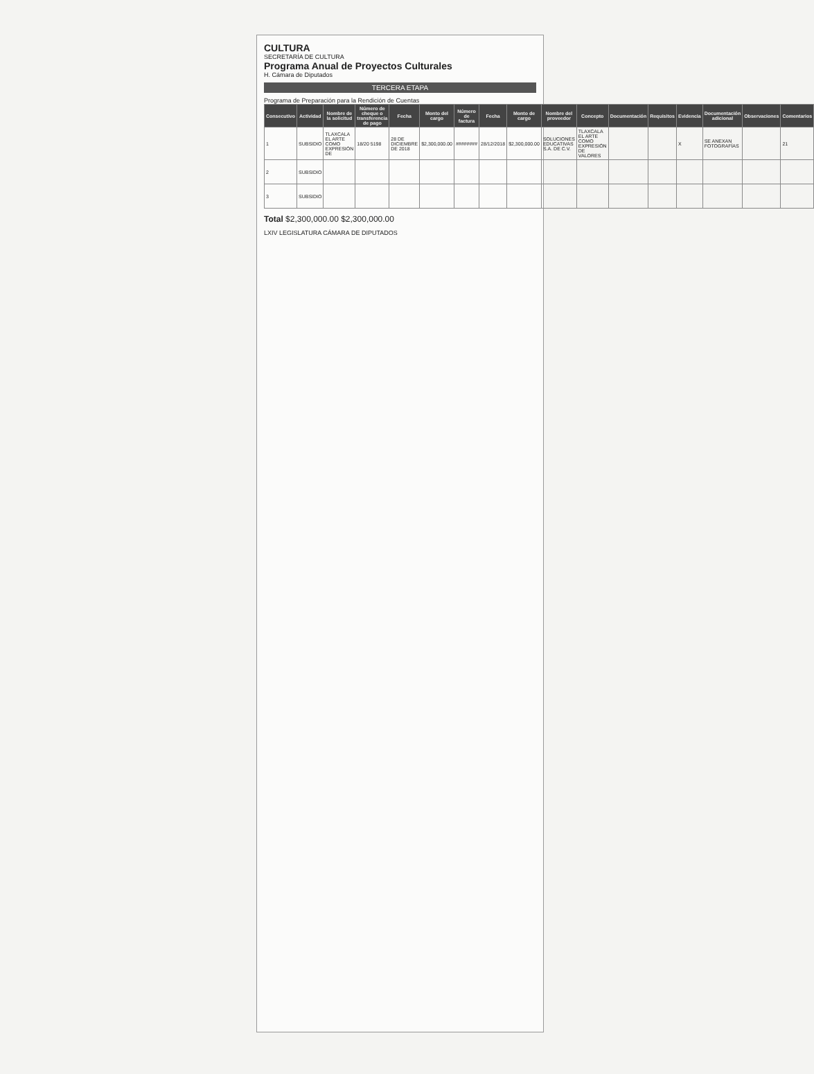CULTURA
SECRETARÍA DE CULTURA
Programa Anual de Proyectos Culturales
H. Cámara de Diputados
TERCERA ETAPA
Programa de Preparación para la Rendición de Cuentas
| Consecutivo | Actividad | Nombre de la solicitud | Número de cheque o transferencia de pago | Fecha | Monto del cargo | Número de factura | Fecha | Monto de cargo | Nombre del proveedor | Concepto | Documentación | Requisitos | Evidencia | Documentación adicional | Observaciones | Comentarios |
| --- | --- | --- | --- | --- | --- | --- | --- | --- | --- | --- | --- | --- | --- | --- | --- | --- |
| 1 | SUBSIDIO | TLAXCALA EL ARTE COMO EXPRESIÓN DE | 18/20 5198 | 28 DE DICIEMBRE DE 2018 | $2,300,000.00 | ######## | 28/12/2018 | $2,300,000.00 | SOLUCIONES EDUCATIVAS S.A. DE C.V. | TLAXCALA EL ARTE COMO EXPRESIÓN DE VALORES | | | X | SE ANEXAN FOTOGRAFÍAS | | 21 |
| 2 | SUBSIDIO | | | | | | | | | | | | | | | |
| 3 | SUBSIDIO | | | | | | | | | | | | | | | |
Total $2,300,000.00 $2,300,000.00
LXIV LEGISLATURA CÁMARA DE DIPUTADOS